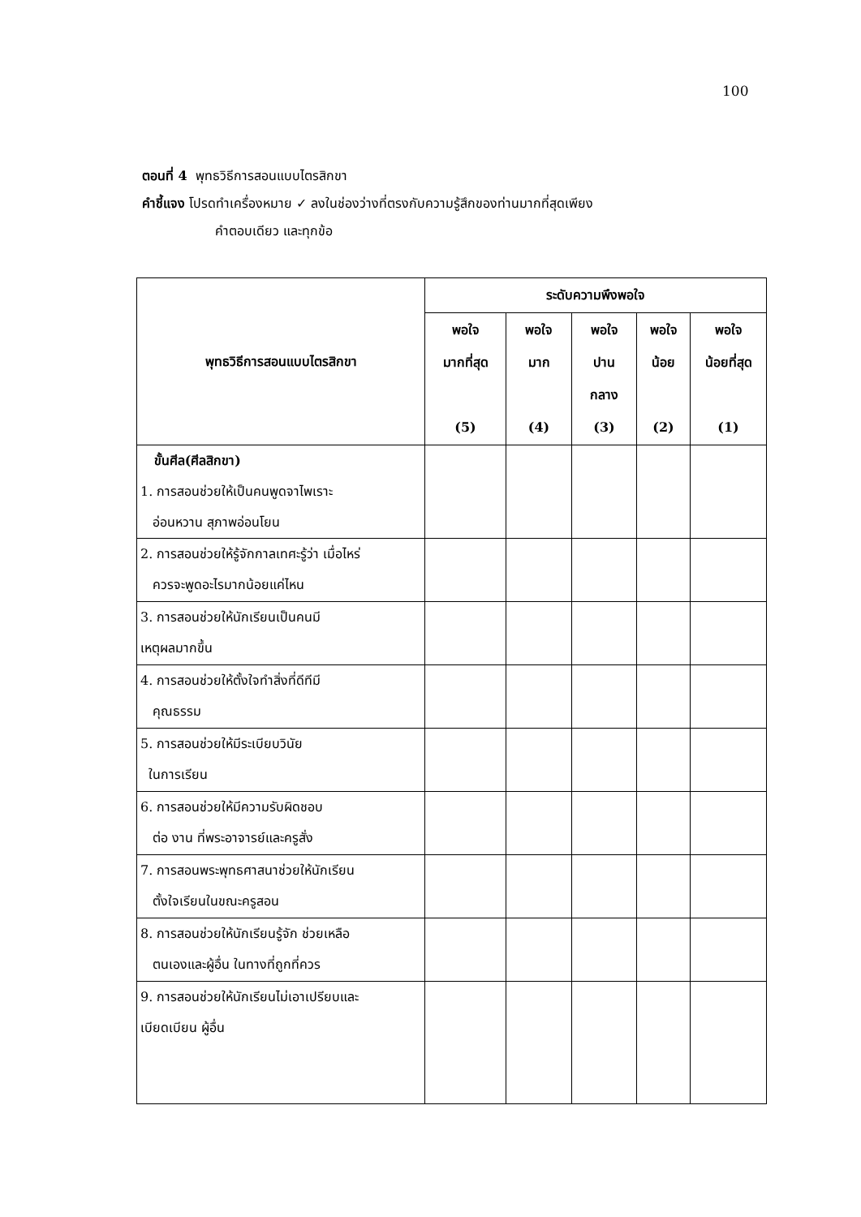100
ตอนที่ 4 พุทธวิธีการสอนแบบไตรสิกขา
คำชี้แจง โปรดทำเครื่องหมาย ✓ ลงในช่องว่างที่ตรงกับความรู้สึกของท่านมากที่สุดเพียง
คำตอบเดียว และทุกข้อ
| พุทธวิธีการสอนแบบไตรสิกขา | ระดับความพึงพอใจ | | | | |
| --- | --- | --- | --- | --- | --- |
| | พอใจ มากที่สุด (5) | พอใจ มาก (4) | พอใจ ปาน กลาง (3) | พอใจ น้อย (2) | พอใจ น้อยที่สุด (1) |
| ขั้นศีล(ศีลสิกขา) 1. การสอนช่วยให้เป็นคนพูดจาไพเราะ อ่อนหวาน สุภาพอ่อนโยน | | | | | |
| 2. การสอนช่วยให้รู้จักกาลเทศะรู้ว่า เมื่อไหร่ ควรจะพูดอะไรมากน้อยแค่ไหน | | | | | |
| 3. การสอนช่วยให้นักเรียนเป็นคนมี เหตุผลมากขึ้น | | | | | |
| 4. การสอนช่วยให้ตั้งใจทำสิ่งที่ดีทีมี คุณธรรม | | | | | |
| 5. การสอนช่วยให้มีระเบียบวินัย ในการเรียน | | | | | |
| 6. การสอนช่วยให้มีความรับผิดชอบ ต่อ งาน ที่พระอาจารย์และครูสั่ง | | | | | |
| 7. การสอนพระพุทธศาสนาช่วยให้นักเรียน ตั้งใจเรียนในขณะครูสอน | | | | | |
| 8. การสอนช่วยให้นักเรียนรู้จัก ช่วยเหลือ ตนเองและผู้อื่น ในทางที่ถูกที่ควร | | | | | |
| 9. การสอนช่วยให้นักเรียนไม่เอาเปรียบและ เบียดเบียน ผู้อื่น | | | | | |